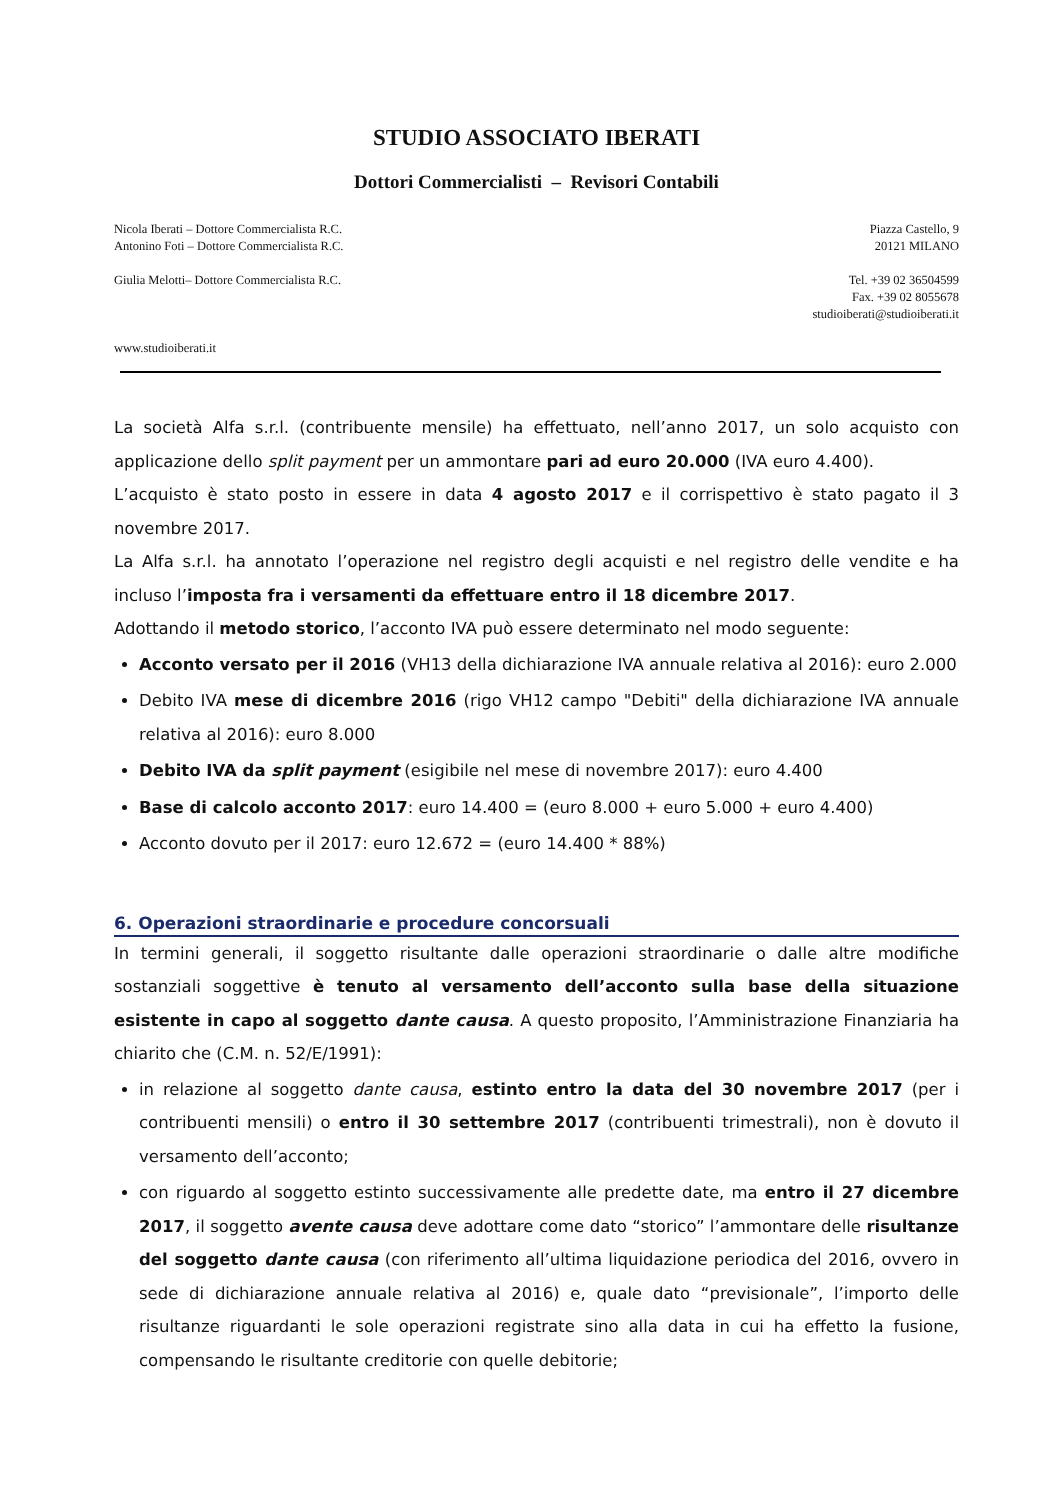STUDIO ASSOCIATO IBERATI
Dottori Commercialisti – Revisori Contabili
Nicola Iberati – Dottore Commercialista R.C.
Antonino Foti – Dottore Commercialista R.C.
Giulia Melotti– Dottore Commercialista R.C.
www.studioiberati.it
Piazza Castello, 9
20121 MILANO
Tel. +39 02 36504599
Fax. +39 02 8055678
studioiberati@studioiberati.it
La società Alfa s.r.l. (contribuente mensile) ha effettuato, nell’anno 2017, un solo acquisto con applicazione dello split payment per un ammontare pari ad euro 20.000 (IVA euro 4.400).
L’acquisto è stato posto in essere in data 4 agosto 2017 e il corrispettivo è stato pagato il 3 novembre 2017.
La Alfa s.r.l. ha annotato l’operazione nel registro degli acquisti e nel registro delle vendite e ha incluso l’imposta fra i versamenti da effettuare entro il 18 dicembre 2017.
Adottando il metodo storico, l’acconto IVA può essere determinato nel modo seguente:
Acconto versato per il 2016 (VH13 della dichiarazione IVA annuale relativa al 2016): euro 2.000
Debito IVA mese di dicembre 2016 (rigo VH12 campo "Debiti" della dichiarazione IVA annuale relativa al 2016): euro 8.000
Debito IVA da split payment (esigibile nel mese di novembre 2017): euro 4.400
Base di calcolo acconto 2017: euro 14.400 = (euro 8.000 + euro 5.000 + euro 4.400)
Acconto dovuto per il 2017: euro 12.672 = (euro 14.400 * 88%)
6. Operazioni straordinarie e procedure concorsuali
In termini generali, il soggetto risultante dalle operazioni straordinarie o dalle altre modifiche sostanziali soggettive è tenuto al versamento dell’acconto sulla base della situazione esistente in capo al soggetto dante causa. A questo proposito, l’Amministrazione Finanziaria ha chiarito che (C.M. n. 52/E/1991):
in relazione al soggetto dante causa, estinto entro la data del 30 novembre 2017 (per i contribuenti mensili) o entro il 30 settembre 2017 (contribuenti trimestrali), non è dovuto il versamento dell’acconto;
con riguardo al soggetto estinto successivamente alle predette date, ma entro il 27 dicembre 2017, il soggetto avente causa deve adottare come dato “storico” l’ammontare delle risultanze del soggetto dante causa (con riferimento all’ultima liquidazione periodica del 2016, ovvero in sede di dichiarazione annuale relativa al 2016) e, quale dato “previsionale”, l’importo delle risultanze riguardanti le sole operazioni registrate sino alla data in cui ha effetto la fusione, compensando le risultante creditorie con quelle debitorie;